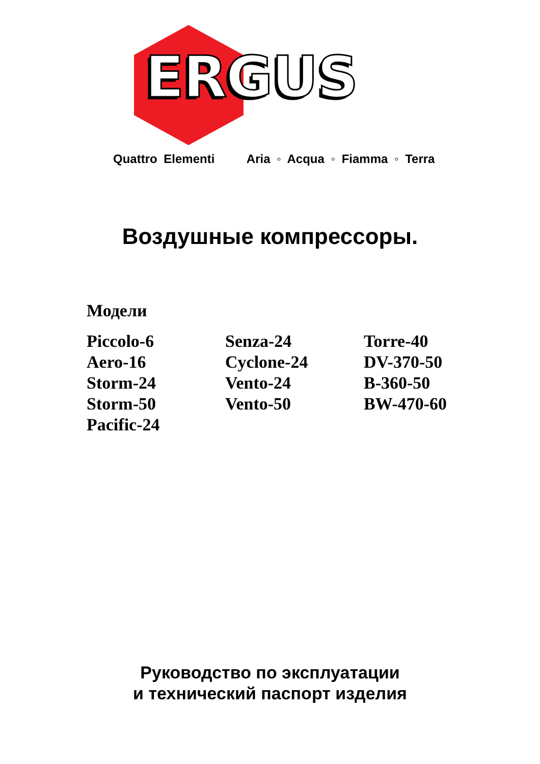ERGUS
Quattro Elementi Aria ◦ Acqua ◦ Fiamma ◦ Terra
Воздушные компрессоры.
Модели
Piccolo-6
Aero-16
Storm-24
Storm-50
Pacific-24
Senza-24
Cyclone-24
Vento-24
Vento-50
Torre-40
DV-370-50
B-360-50
BW-470-60
Руководство по эксплуатации
и технический паспорт изделия